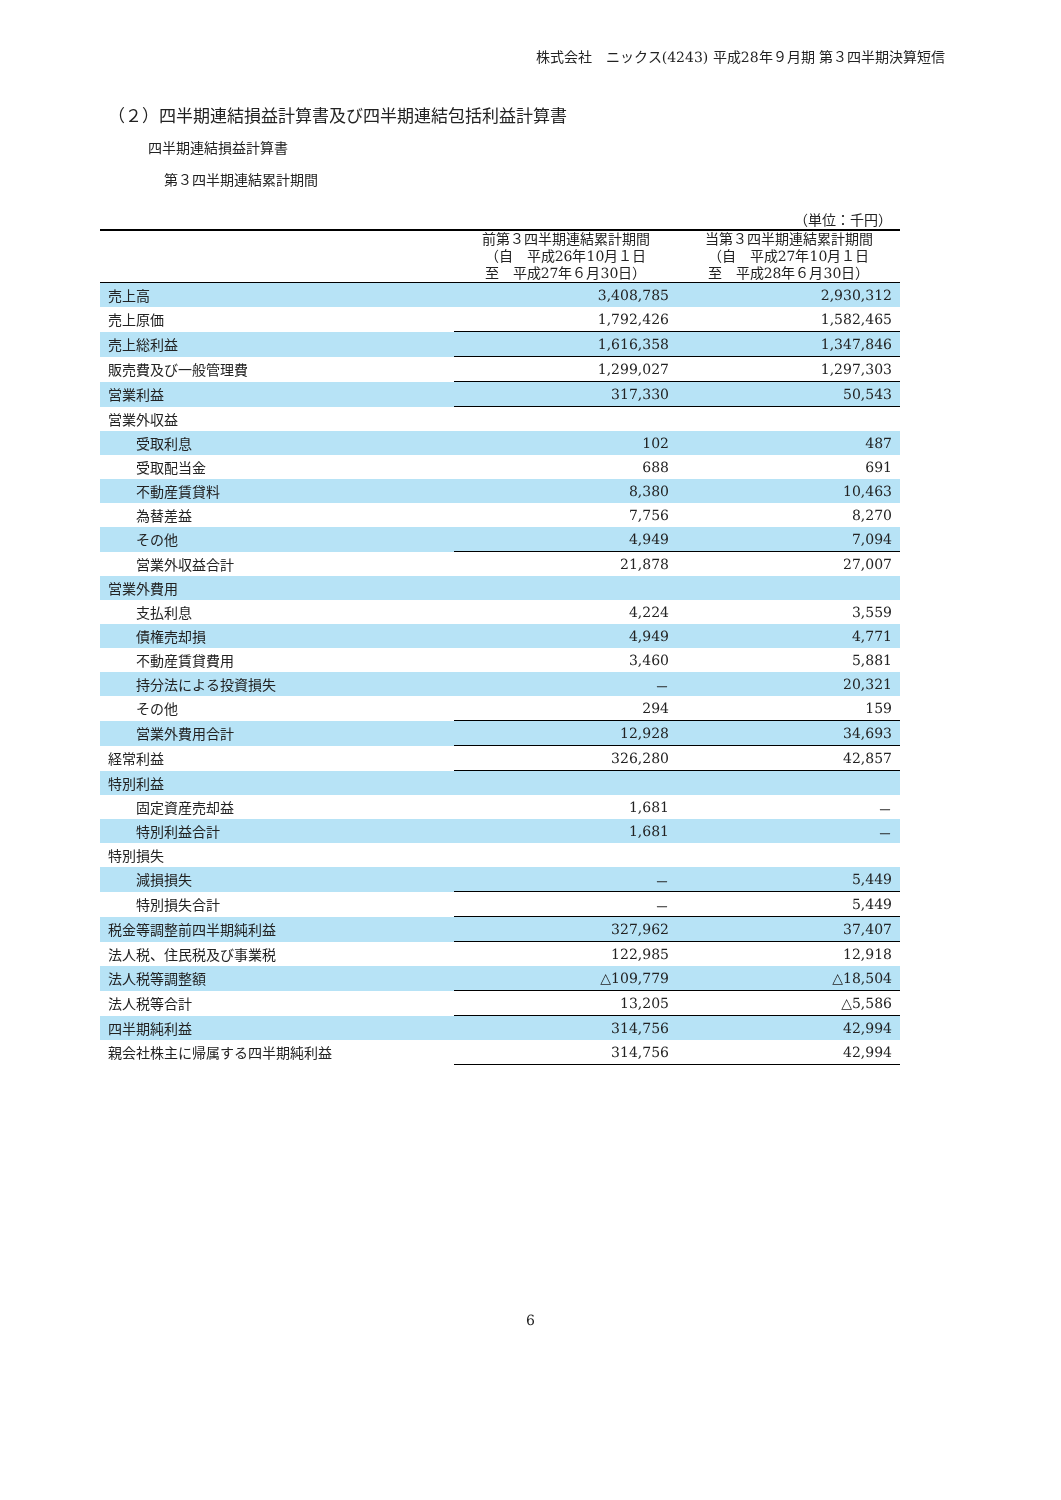株式会社　ニックス(4243) 平成28年９月期 第３四半期決算短信
（２）四半期連結損益計算書及び四半期連結包括利益計算書
四半期連結損益計算書
第３四半期連結累計期間
| （単位：千円） | | |
| | 前第３四半期連結累計期間 （自 平成26年10月１日 至 平成27年６月30日） | 当第３四半期連結累計期間 （自 平成27年10月１日 至 平成28年６月30日） |
| 売上高 | 3,408,785 | 2,930,312 |
| 売上原価 | 1,792,426 | 1,582,465 |
| 売上総利益 | 1,616,358 | 1,347,846 |
| 販売費及び一般管理費 | 1,299,027 | 1,297,303 |
| 営業利益 | 317,330 | 50,543 |
| 営業外収益 | | |
| 受取利息 | 102 | 487 |
| 受取配当金 | 688 | 691 |
| 不動産賃貸料 | 8,380 | 10,463 |
| 為替差益 | 7,756 | 8,270 |
| その他 | 4,949 | 7,094 |
| 営業外収益合計 | 21,878 | 27,007 |
| 営業外費用 | | |
| 支払利息 | 4,224 | 3,559 |
| 債権売却損 | 4,949 | 4,771 |
| 不動産賃貸費用 | 3,460 | 5,881 |
| 持分法による投資損失 | － | 20,321 |
| その他 | 294 | 159 |
| 営業外費用合計 | 12,928 | 34,693 |
| 経常利益 | 326,280 | 42,857 |
| 特別利益 | | |
| 固定資産売却益 | 1,681 | － |
| 特別利益合計 | 1,681 | － |
| 特別損失 | | |
| 減損損失 | － | 5,449 |
| 特別損失合計 | － | 5,449 |
| 税金等調整前四半期純利益 | 327,962 | 37,407 |
| 法人税、住民税及び事業税 | 122,985 | 12,918 |
| 法人税等調整額 | △109,779 | △18,504 |
| 法人税等合計 | 13,205 | △5,586 |
| 四半期純利益 | 314,756 | 42,994 |
| 親会社株主に帰属する四半期純利益 | 314,756 | 42,994 |
6